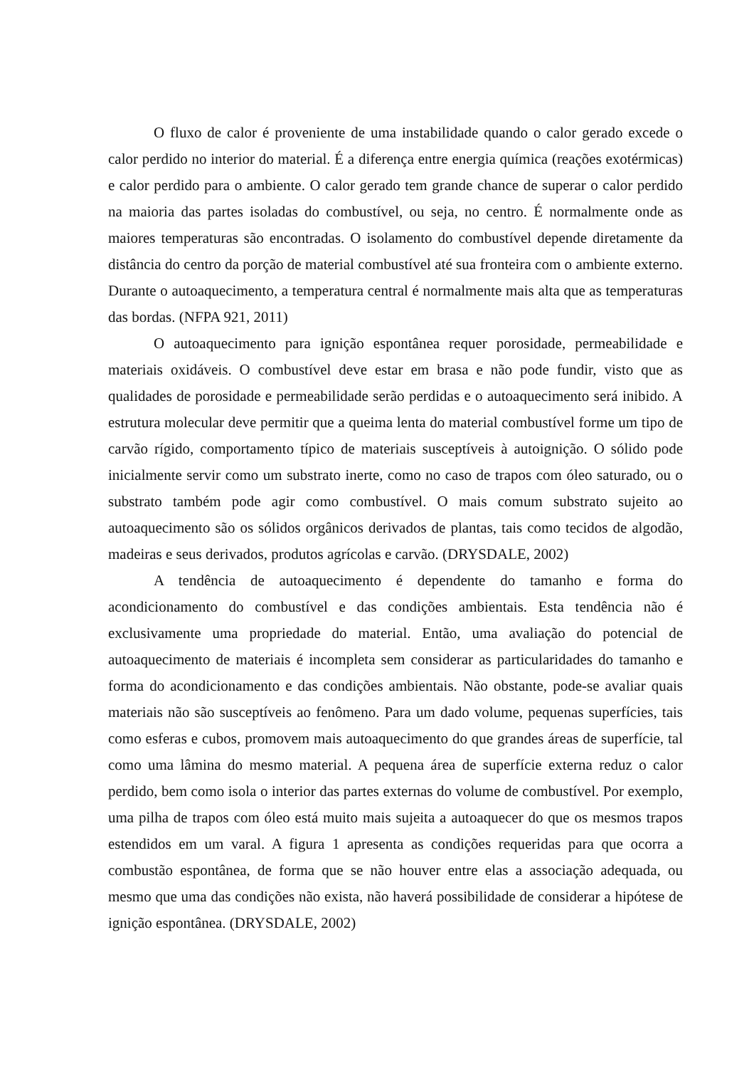O fluxo de calor é proveniente de uma instabilidade quando o calor gerado excede o calor perdido no interior do material. É a diferença entre energia química (reações exotérmicas) e calor perdido para o ambiente. O calor gerado tem grande chance de superar o calor perdido na maioria das partes isoladas do combustível, ou seja, no centro. É normalmente onde as maiores temperaturas são encontradas. O isolamento do combustível depende diretamente da distância do centro da porção de material combustível até sua fronteira com o ambiente externo. Durante o autoaquecimento, a temperatura central é normalmente mais alta que as temperaturas das bordas. (NFPA 921, 2011)
O autoaquecimento para ignição espontânea requer porosidade, permeabilidade e materiais oxidáveis. O combustível deve estar em brasa e não pode fundir, visto que as qualidades de porosidade e permeabilidade serão perdidas e o autoaquecimento será inibido. A estrutura molecular deve permitir que a queima lenta do material combustível forme um tipo de carvão rígido, comportamento típico de materiais susceptíveis à autoignição. O sólido pode inicialmente servir como um substrato inerte, como no caso de trapos com óleo saturado, ou o substrato também pode agir como combustível. O mais comum substrato sujeito ao autoaquecimento são os sólidos orgânicos derivados de plantas, tais como tecidos de algodão, madeiras e seus derivados, produtos agrícolas e carvão. (DRYSDALE, 2002)
A tendência de autoaquecimento é dependente do tamanho e forma do acondicionamento do combustível e das condições ambientais. Esta tendência não é exclusivamente uma propriedade do material. Então, uma avaliação do potencial de autoaquecimento de materiais é incompleta sem considerar as particularidades do tamanho e forma do acondicionamento e das condições ambientais. Não obstante, pode-se avaliar quais materiais não são susceptíveis ao fenômeno. Para um dado volume, pequenas superfícies, tais como esferas e cubos, promovem mais autoaquecimento do que grandes áreas de superfície, tal como uma lâmina do mesmo material. A pequena área de superfície externa reduz o calor perdido, bem como isola o interior das partes externas do volume de combustível. Por exemplo, uma pilha de trapos com óleo está muito mais sujeita a autoaquecer do que os mesmos trapos estendidos em um varal. A figura 1 apresenta as condições requeridas para que ocorra a combustão espontânea, de forma que se não houver entre elas a associação adequada, ou mesmo que uma das condições não exista, não haverá possibilidade de considerar a hipótese de ignição espontânea. (DRYSDALE, 2002)